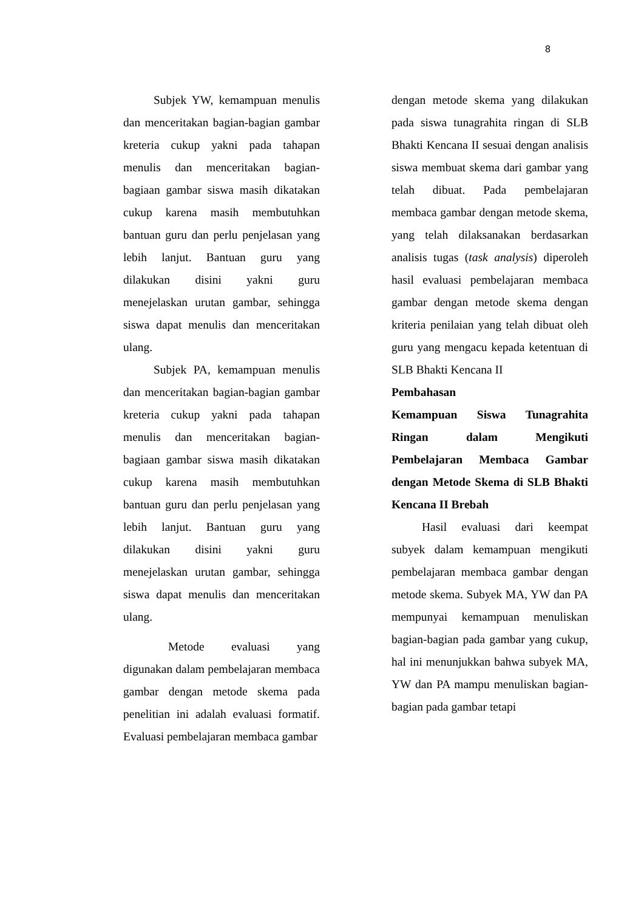8
Subjek YW, kemampuan menulis dan menceritakan bagian-bagian gambar kreteria cukup yakni pada tahapan menulis dan menceritakan bagian-bagiaan gambar siswa masih dikatakan cukup karena masih membutuhkan bantuan guru dan perlu penjelasan yang lebih lanjut. Bantuan guru yang dilakukan disini yakni guru menejelaskan urutan gambar, sehingga siswa dapat menulis dan menceritakan ulang.
Subjek PA, kemampuan menulis dan menceritakan bagian-bagian gambar kreteria cukup yakni pada tahapan menulis dan menceritakan bagian-bagiaan gambar siswa masih dikatakan cukup karena masih membutuhkan bantuan guru dan perlu penjelasan yang lebih lanjut. Bantuan guru yang dilakukan disini yakni guru menejelaskan urutan gambar, sehingga siswa dapat menulis dan menceritakan ulang.
Metode evaluasi yang digunakan dalam pembelajaran membaca gambar dengan metode skema pada penelitian ini adalah evaluasi formatif. Evaluasi pembelajaran membaca gambar
dengan metode skema yang dilakukan pada siswa tunagrahita ringan di SLB Bhakti Kencana II sesuai dengan analisis siswa membuat skema dari gambar yang telah dibuat. Pada pembelajaran membaca gambar dengan metode skema, yang telah dilaksanakan berdasarkan analisis tugas (task analysis) diperoleh hasil evaluasi pembelajaran membaca gambar dengan metode skema dengan kriteria penilaian yang telah dibuat oleh guru yang mengacu kepada ketentuan di SLB Bhakti Kencana II
Pembahasan
Kemampuan Siswa Tunagrahita Ringan dalam Mengikuti Pembelajaran Membaca Gambar dengan Metode Skema di SLB Bhakti Kencana II Brebah
Hasil evaluasi dari keempat subyek dalam kemampuan mengikuti pembelajaran membaca gambar dengan metode skema. Subyek MA, YW dan PA mempunyai kemampuan menuliskan bagian-bagian pada gambar yang cukup, hal ini menunjukkan bahwa subyek MA, YW dan PA mampu menuliskan bagian-bagian pada gambar tetapi